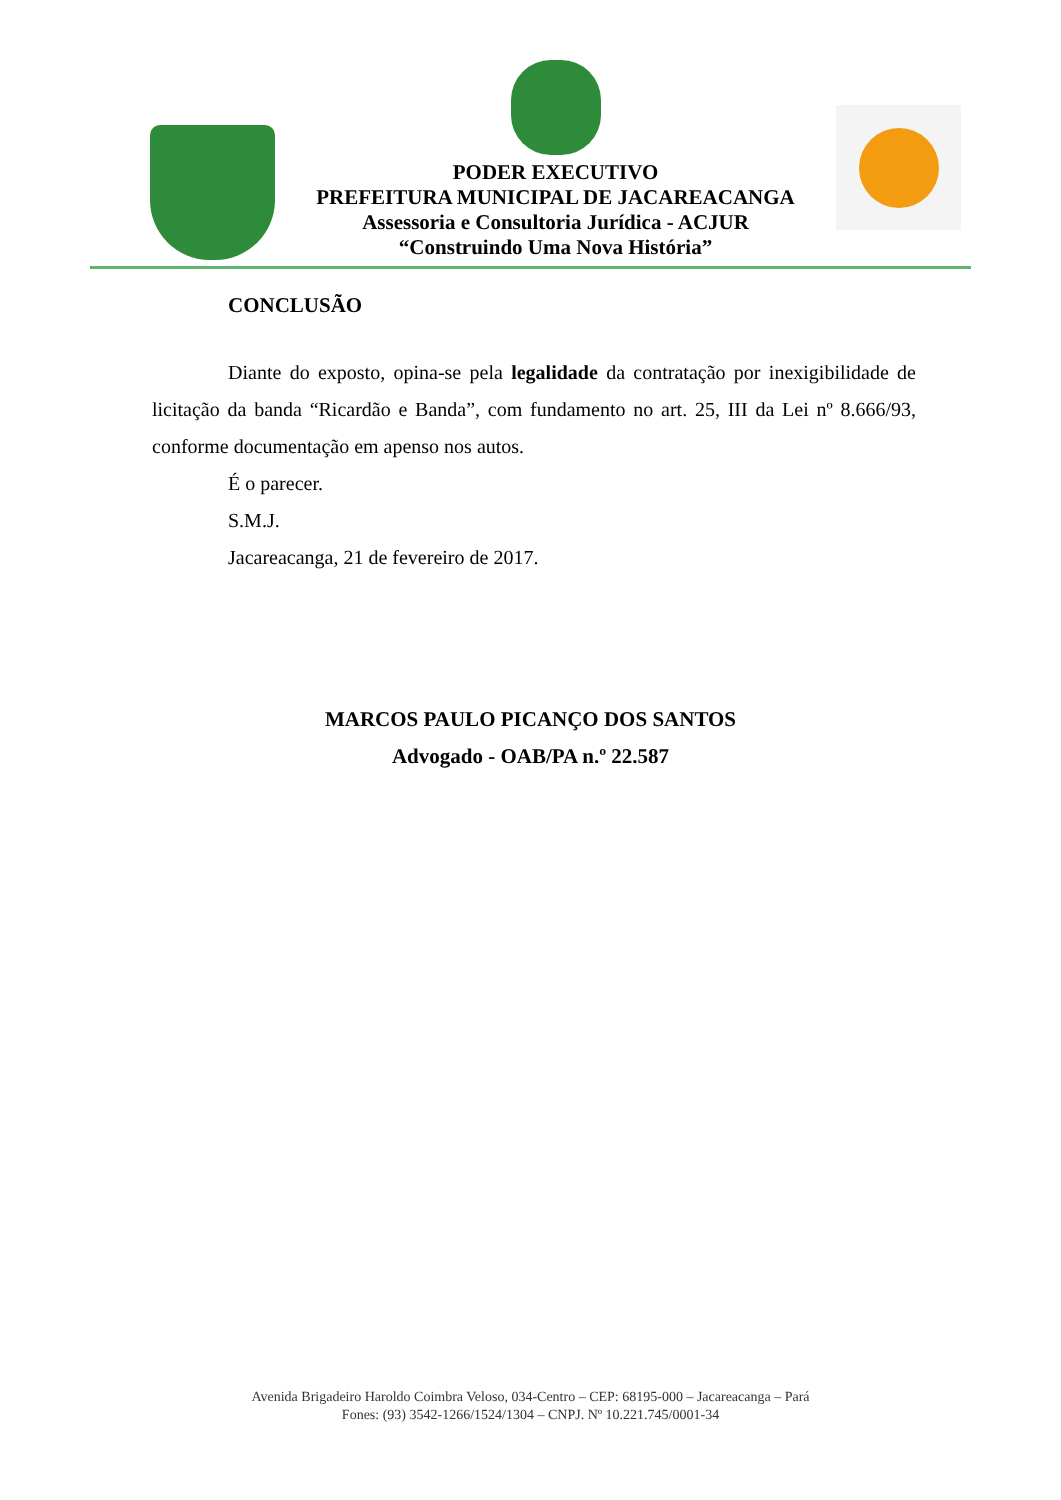PODER EXECUTIVO
PREFEITURA MUNICIPAL DE JACAREACANGA
Assessoria e Consultoria Jurídica - ACJUR
“Construindo Uma Nova História”
CONCLUSÃO
Diante do exposto, opina-se pela legalidade da contratação por inexigibilidade de licitação da banda “Ricardão e Banda”, com fundamento no art. 25, III da Lei nº 8.666/93, conforme documentação em apenso nos autos.
É o parecer.
S.M.J.
Jacareacanga, 21 de fevereiro de 2017.
MARCOS PAULO PICANÇO DOS SANTOS
Advogado - OAB/PA n.º 22.587
Avenida Brigadeiro Haroldo Coimbra Veloso, 034-Centro – CEP: 68195-000 – Jacareacanga – Pará
Fones: (93) 3542-1266/1524/1304 – CNPJ. Nº 10.221.745/0001-34